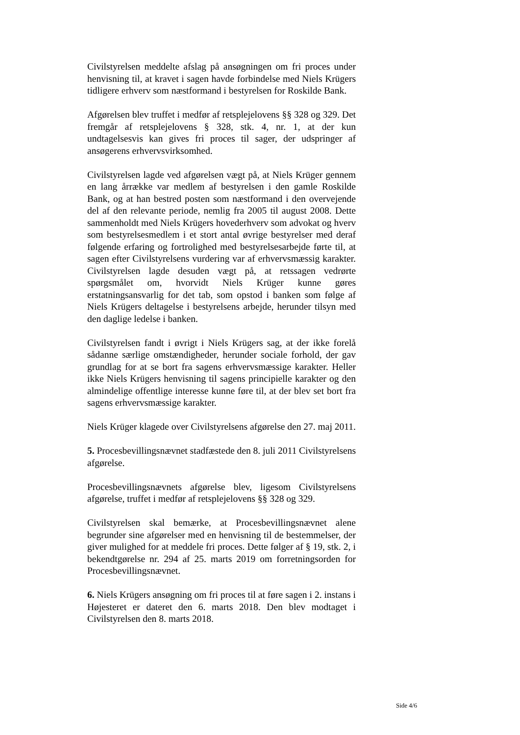Civilstyrelsen meddelte afslag på ansøgningen om fri proces under henvisning til, at kravet i sagen havde forbindelse med Niels Krügers tidligere erhverv som næstformand i bestyrelsen for Roskilde Bank.
Afgørelsen blev truffet i medfør af retsplejelovens §§ 328 og 329. Det fremgår af retsplejelovens § 328, stk. 4, nr. 1, at der kun undtagelsesvis kan gives fri proces til sager, der udspringer af ansøgerens erhvervsvirksomhed.
Civilstyrelsen lagde ved afgørelsen vægt på, at Niels Krüger gennem en lang årrække var medlem af bestyrelsen i den gamle Roskilde Bank, og at han bestred posten som næstformand i den overvejende del af den relevante periode, nemlig fra 2005 til august 2008. Dette sammenholdt med Niels Krügers hovederhverv som advokat og hverv som bestyrelsesmedlem i et stort antal øvrige bestyrelser med deraf følgende erfaring og fortrolighed med bestyrelsesarbejde førte til, at sagen efter Civilstyrelsens vurdering var af erhvervsmæssig karakter. Civilstyrelsen lagde desuden vægt på, at retssagen vedrørte spørgsmålet om, hvorvidt Niels Krüger kunne gøres erstatningsansvarlig for det tab, som opstod i banken som følge af Niels Krügers deltagelse i bestyrelsens arbejde, herunder tilsyn med den daglige ledelse i banken.
Civilstyrelsen fandt i øvrigt i Niels Krügers sag, at der ikke forelå sådanne særlige omstændigheder, herunder sociale forhold, der gav grundlag for at se bort fra sagens erhvervsmæssige karakter. Heller ikke Niels Krügers henvisning til sagens principielle karakter og den almindelige offentlige interesse kunne føre til, at der blev set bort fra sagens erhvervsmæssige karakter.
Niels Krüger klagede over Civilstyrelsens afgørelse den 27. maj 2011.
5. Procesbevillingsnævnet stadfæstede den 8. juli 2011 Civilstyrelsens afgørelse.
Procesbevillingsnævnets afgørelse blev, ligesom Civilstyrelsens afgørelse, truffet i medfør af retsplejelovens §§ 328 og 329.
Civilstyrelsen skal bemærke, at Procesbevillingsnævnet alene begrunder sine afgørelser med en henvisning til de bestemmelser, der giver mulighed for at meddele fri proces. Dette følger af § 19, stk. 2, i bekendtgørelse nr. 294 af 25. marts 2019 om forretningsorden for Procesbevillingsnævnet.
6. Niels Krügers ansøgning om fri proces til at føre sagen i 2. instans i Højesteret er dateret den 6. marts 2018. Den blev modtaget i Civilstyrelsen den 8. marts 2018.
Side 4/6